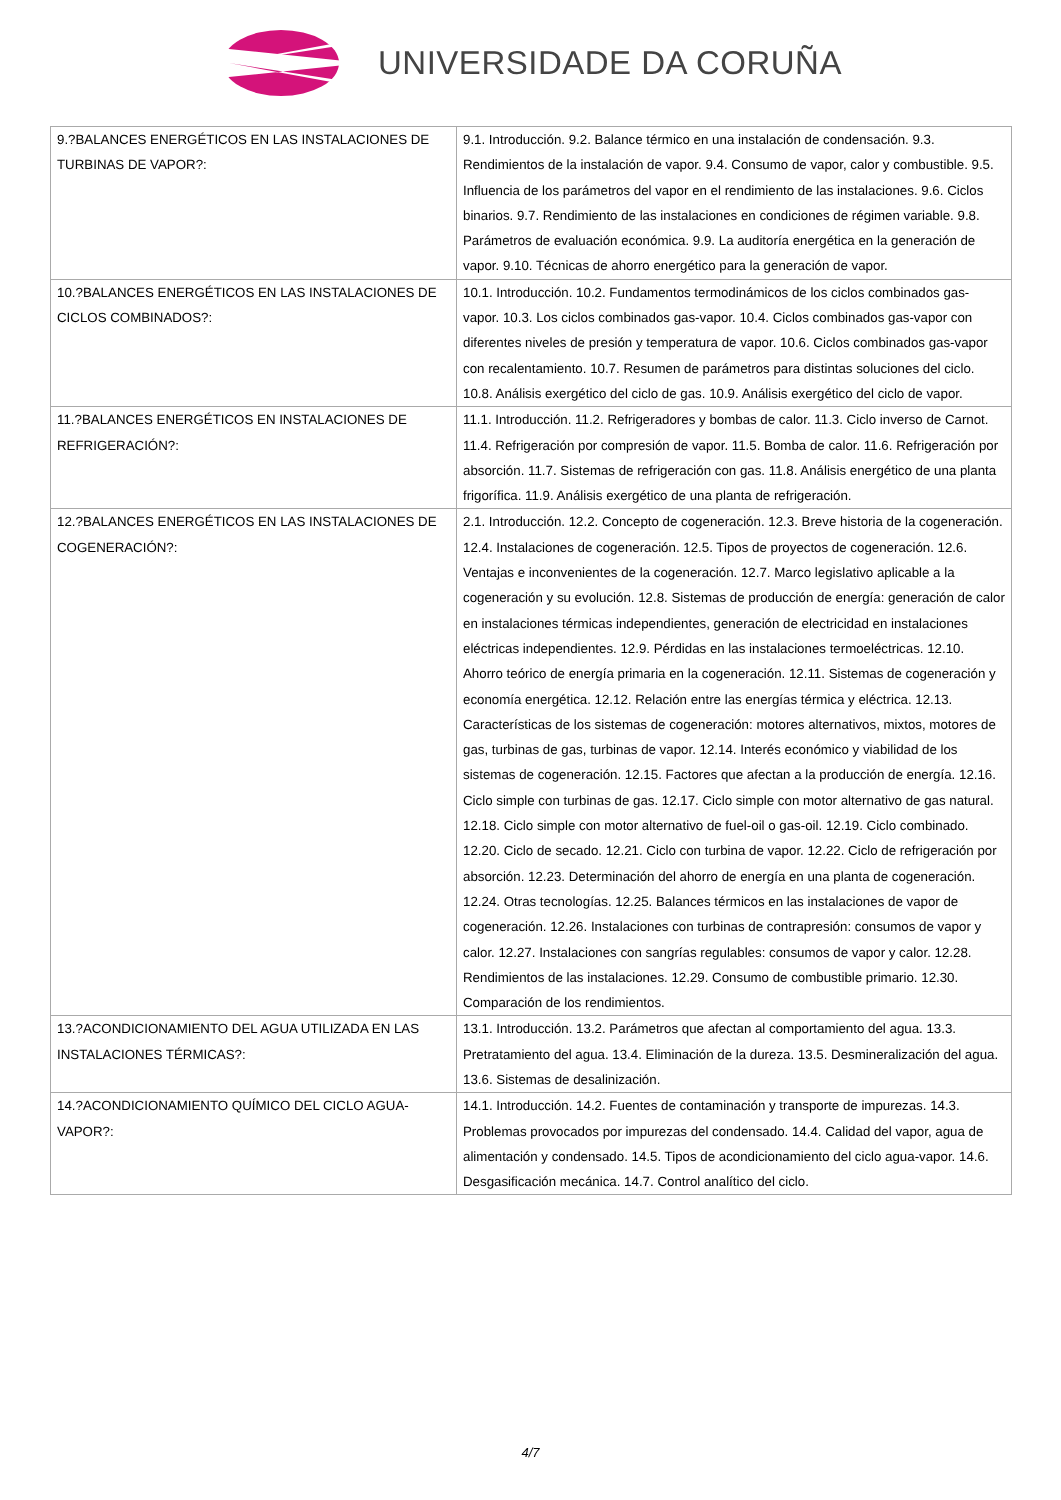UNIVERSIDADE DA CORUÑA
| 9.?BALANCES ENERGÉTICOS EN LAS INSTALACIONES DE TURBINAS DE VAPOR?: | 9.1. Introducción. 9.2. Balance térmico en una instalación de condensación. 9.3. Rendimientos de la instalación de vapor. 9.4. Consumo de vapor, calor y combustible. 9.5. Influencia de los parámetros del vapor en el rendimiento de las instalaciones. 9.6. Ciclos binarios. 9.7. Rendimiento de las instalaciones en condiciones de régimen variable. 9.8. Parámetros de evaluación económica. 9.9. La auditoría energética en la generación de vapor. 9.10. Técnicas de ahorro energético para la generación de vapor. |
| 10.?BALANCES ENERGÉTICOS EN LAS INSTALACIONES DE CICLOS COMBINADOS?: | 10.1. Introducción. 10.2. Fundamentos termodinámicos de los ciclos combinados gas-vapor. 10.3. Los ciclos combinados gas-vapor. 10.4. Ciclos combinados gas-vapor con diferentes niveles de presión y temperatura de vapor. 10.6. Ciclos combinados gas-vapor con recalentamiento. 10.7. Resumen de parámetros para distintas soluciones del ciclo. 10.8. Análisis exergético del ciclo de gas. 10.9. Análisis exergético del ciclo de vapor. |
| 11.?BALANCES ENERGÉTICOS EN INSTALACIONES DE REFRIGERACIÓN?: | 11.1. Introducción. 11.2. Refrigeradores y bombas de calor. 11.3. Ciclo inverso de Carnot. 11.4. Refrigeración por compresión de vapor. 11.5. Bomba de calor. 11.6. Refrigeración por absorción. 11.7. Sistemas de refrigeración con gas. 11.8. Análisis energético de una planta frigorífica. 11.9. Análisis exergético de una planta de refrigeración. |
| 12.?BALANCES ENERGÉTICOS EN LAS INSTALACIONES DE COGENERACIÓN?: | 2.1. Introducción. 12.2. Concepto de cogeneración. 12.3. Breve historia de la cogeneración. 12.4. Instalaciones de cogeneración. 12.5. Tipos de proyectos de cogeneración. 12.6. Ventajas e inconvenientes de la cogeneración. 12.7. Marco legislativo aplicable a la cogeneración y su evolución. 12.8. Sistemas de producción de energía: generación de calor en instalaciones térmicas independientes, generación de electricidad en instalaciones eléctricas independientes. 12.9. Pérdidas en las instalaciones termoeléctricas. 12.10. Ahorro teórico de energía primaria en la cogeneración. 12.11. Sistemas de cogeneración y economía energética. 12.12. Relación entre las energías térmica y eléctrica. 12.13. Características de los sistemas de cogeneración: motores alternativos, mixtos, motores de gas, turbinas de gas, turbinas de vapor. 12.14. Interés económico y viabilidad de los sistemas de cogeneración. 12.15. Factores que afectan a la producción de energía. 12.16. Ciclo simple con turbinas de gas. 12.17. Ciclo simple con motor alternativo de gas natural. 12.18. Ciclo simple con motor alternativo de fuel-oil o gas-oil. 12.19. Ciclo combinado. 12.20. Ciclo de secado. 12.21. Ciclo con turbina de vapor. 12.22. Ciclo de refrigeración por absorción. 12.23. Determinación del ahorro de energía en una planta de cogeneración. 12.24. Otras tecnologías. 12.25. Balances térmicos en las instalaciones de vapor de cogeneración. 12.26. Instalaciones con turbinas de contrapresión: consumos de vapor y calor. 12.27. Instalaciones con sangrías regulables: consumos de vapor y calor. 12.28. Rendimientos de las instalaciones. 12.29. Consumo de combustible primario. 12.30. Comparación de los rendimientos. |
| 13.?ACONDICIONAMIENTO DEL AGUA UTILIZADA EN LAS INSTALACIONES TÉRMICAS?: | 13.1. Introducción. 13.2. Parámetros que afectan al comportamiento del agua. 13.3. Pretratamiento del agua. 13.4. Eliminación de la dureza. 13.5. Desmineralización del agua. 13.6. Sistemas de desalinización. |
| 14.?ACONDICIONAMIENTO QUÍMICO DEL CICLO AGUA-VAPOR?: | 14.1. Introducción. 14.2. Fuentes de contaminación y transporte de impurezas. 14.3. Problemas provocados por impurezas del condensado. 14.4. Calidad del vapor, agua de alimentación y condensado. 14.5. Tipos de acondicionamiento del ciclo agua-vapor. 14.6. Desgasificación mecánica. 14.7. Control analítico del ciclo. |
4/7